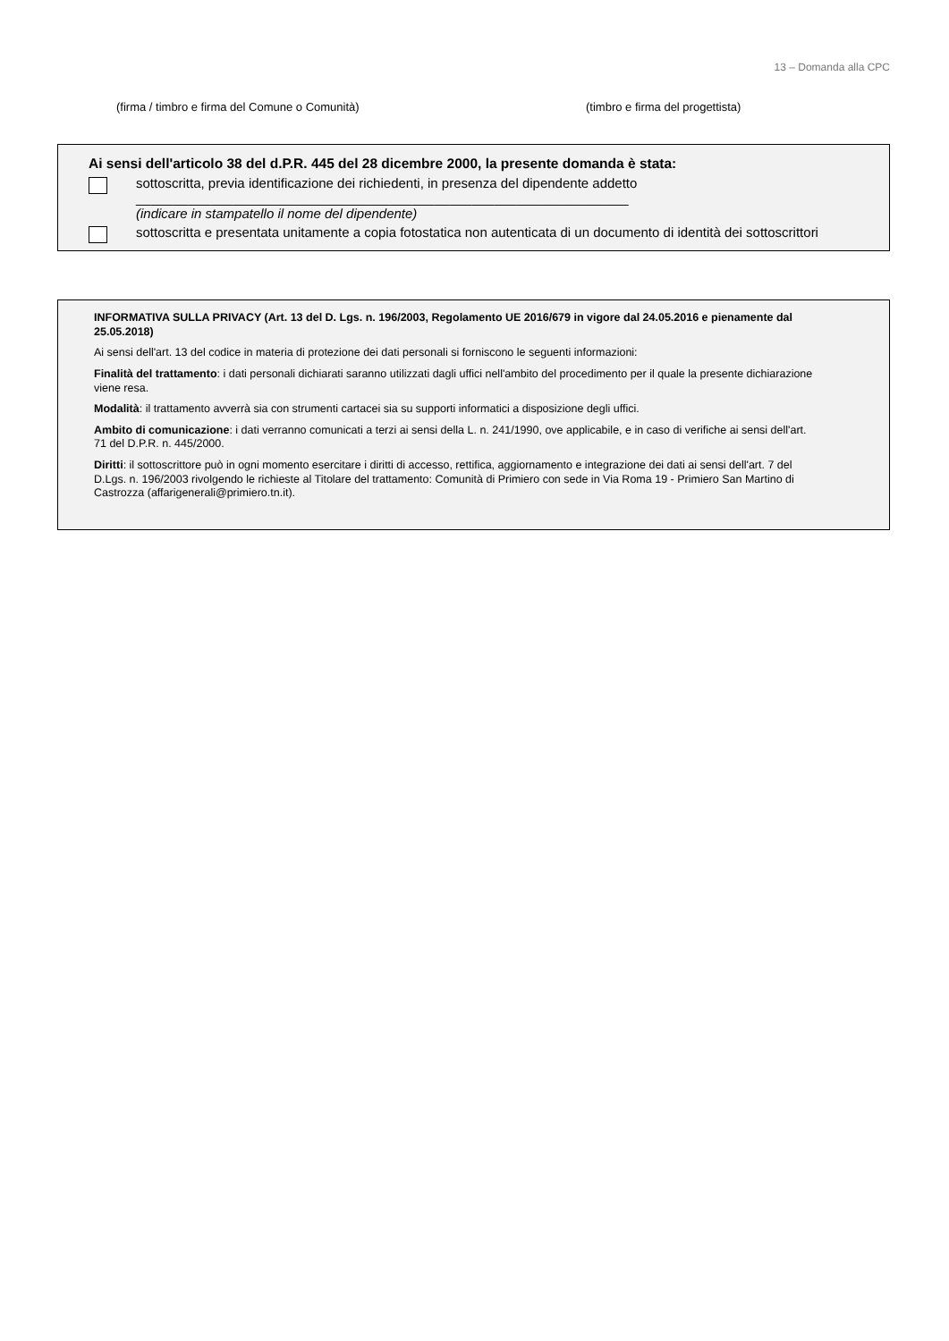13 – Domanda alla CPC
(firma / timbro e firma del Comune o Comunità) (timbro e firma del progettista)
Ai sensi dell'articolo 38 del d.P.R. 445 del 28 dicembre 2000, la presente domanda è stata:
sottoscritta, previa identificazione dei richiedenti, in presenza del dipendente addetto
__________________________________________________________________
(indicare in stampatello il nome del dipendente)
sottoscritta e presentata unitamente a copia fotostatica non autenticata di un documento di identità dei sottoscrittori
INFORMATIVA SULLA PRIVACY (Art. 13 del D. Lgs. n. 196/2003, Regolamento UE 2016/679 in vigore dal 24.05.2016 e pienamente dal 25.05.2018)
Ai sensi dell'art. 13 del codice in materia di protezione dei dati personali si forniscono le seguenti informazioni:
Finalità del trattamento: i dati personali dichiarati saranno utilizzati dagli uffici nell'ambito del procedimento per il quale la presente dichiarazione viene resa.
Modalità: il trattamento avverrà sia con strumenti cartacei sia su supporti informatici a disposizione degli uffici.
Ambito di comunicazione: i dati verranno comunicati a terzi ai sensi della L. n. 241/1990, ove applicabile, e in caso di verifiche ai sensi dell'art. 71 del D.P.R. n. 445/2000.
Diritti: il sottoscrittore può in ogni momento esercitare i diritti di accesso, rettifica, aggiornamento e integrazione dei dati ai sensi dell'art. 7 del D.Lgs. n. 196/2003 rivolgendo le richieste al Titolare del trattamento: Comunità di Primiero con sede in Via Roma 19 - Primiero San Martino di Castrozza (affarigenerali@primiero.tn.it).